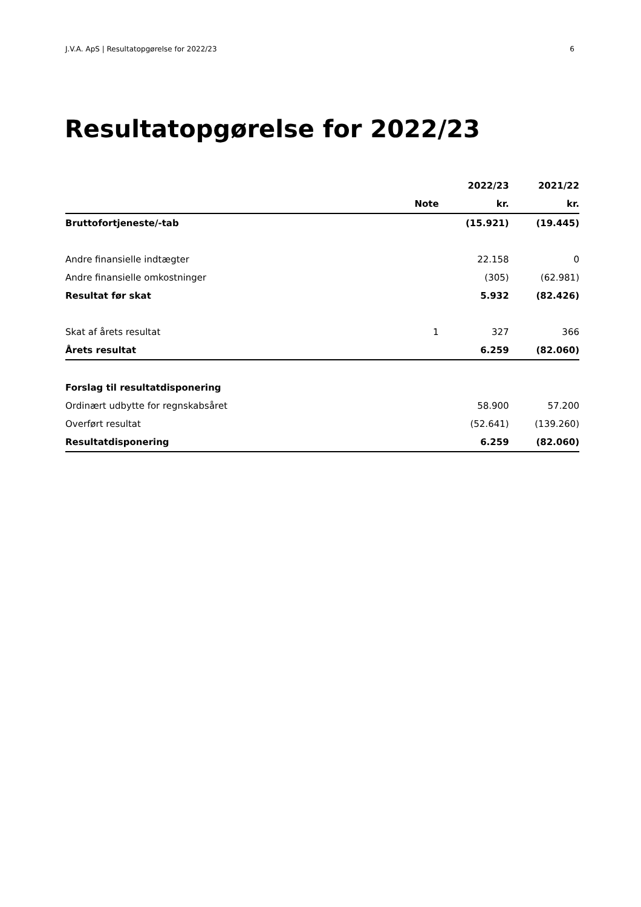J.V.A. ApS | Resultatopgørelse for 2022/23 6
Resultatopgørelse for 2022/23
| | | 2022/23 | 2021/22 |
| --- | --- | --- | --- |
| | Note | kr. | kr. |
| Bruttofortjeneste/-tab | | (15.921) | (19.445) |
| Andre finansielle indtægter | | 22.158 | 0 |
| Andre finansielle omkostninger | | (305) | (62.981) |
| Resultat før skat | | 5.932 | (82.426) |
| Skat af årets resultat | 1 | 327 | 366 |
| Årets resultat | | 6.259 | (82.060) |
| Forslag til resultatdisponering | | | |
| Ordinært udbytte for regnskabsåret | | 58.900 | 57.200 |
| Overført resultat | | (52.641) | (139.260) |
| Resultatdisponering | | 6.259 | (82.060) |